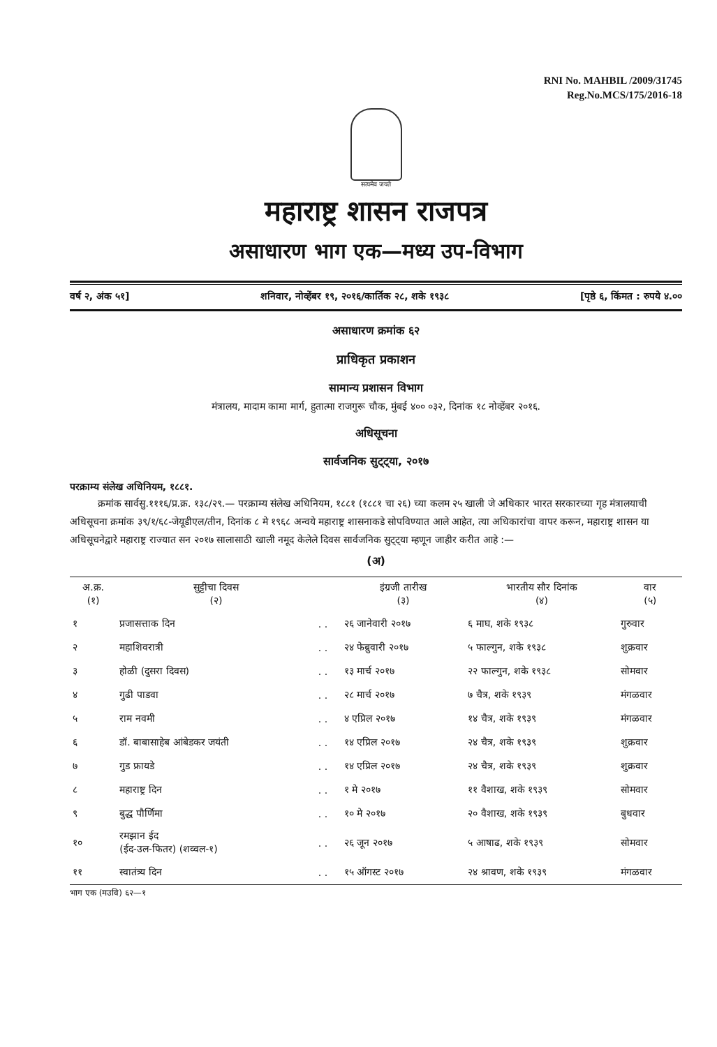RNI No. MAHBIL /2009/31745
Reg.No.MCS/175/2016-18
सत्यमेव जयते
महाराष्ट्र शासन राजपत्र
असाधारण भाग एक—मध्य उप-विभाग
वर्ष २, अंक ५१] शनिवार, नोव्हेंबर १९, २०१६/कार्तिक २८, शके १९३८ [पृष्ठे ६, किंमत : रुपये ४.००
असाधारण क्रमांक ६२
प्राधिकृत प्रकाशन
सामान्य प्रशासन विभाग
मंत्रालय, मादाम कामा मार्ग, हुतात्मा राजगुरू चौक, मुंबई ४०० ०३२, दिनांक १८ नोव्हेंबर २०१६.
अधिसूचना
सार्वजनिक सुट्ट्या, २०१७
परक्राम्य संलेख अधिनियम, १८८१.
क्रमांक सार्वसु.१११६/प्र.क्र. १३८/२९.— परक्राम्य संलेख अधिनियम, १८८१ (१८८१ चा २६) च्या कलम २५ खाली जे अधिकार भारत सरकारच्या गृह मंत्रालयाची अधिसूचना क्रमांक ३९/१/६८-जेयूडीएल/तीन, दिनांक ८ मे १९६८ अन्वये महाराष्ट्र शासनाकडे सोपविण्यात आले आहेत, त्या अधिकारांचा वापर करून, महाराष्ट्र शासन या अधिसूचनेद्वारे महाराष्ट्र राज्यात सन २०१७ सालासाठी खाली नमूद केलेले दिवस सार्वजनिक सुट्ट्या म्हणून जाहीर करीत आहे :—
(अ)
| अ.क्र. (१) | सुट्टीचा दिवस (२) | | इंग्रजी तारीख (३) | भारतीय सौर दिनांक (४) | वार (५) |
| --- | --- | --- | --- | --- | --- |
| १ | प्रजासत्ताक दिन | . . | २६ जानेवारी २०१७ | ६ माघ, शके १९३८ | गुरुवार |
| २ | महाशिवरात्री | . . | २४ फेब्रुवारी २०१७ | ५ फाल्गुन, शके १९३८ | शुक्रवार |
| ३ | होळी (दुसरा दिवस) | . . | १३ मार्च २०१७ | २२ फाल्गुन, शके १९३८ | सोमवार |
| ४ | गुढी पाडवा | . . | २८ मार्च २०१७ | ७ चैत्र, शके १९३९ | मंगळवार |
| ५ | राम नवमी | . . | ४ एप्रिल २०१७ | १४ चैत्र, शके १९३९ | मंगळवार |
| ६ | डॉ. बाबासाहेब आंबेडकर जयंती | . . | १४ एप्रिल २०१७ | २४ चैत्र, शके १९३९ | शुक्रवार |
| ७ | गुड फ्रायडे | . . | १४ एप्रिल २०१७ | २४ चैत्र, शके १९३९ | शुक्रवार |
| ८ | महाराष्ट्र दिन | . . | १ मे २०१७ | ११ वैशाख, शके १९३९ | सोमवार |
| ९ | बुद्ध पौर्णिमा | . . | १० मे २०१७ | २० वैशाख, शके १९३९ | बुधवार |
| १० | रमझान ईद (ईद-उल-फितर) (शव्वल-१) | . . | २६ जून २०१७ | ५ आषाढ, शके १९३९ | सोमवार |
| ११ | स्वातंत्र्य दिन | . . | १५ ऑगस्ट २०१७ | २४ श्रावण, शके १९३९ | मंगळवार |
भाग एक (मउवि) ६२—१